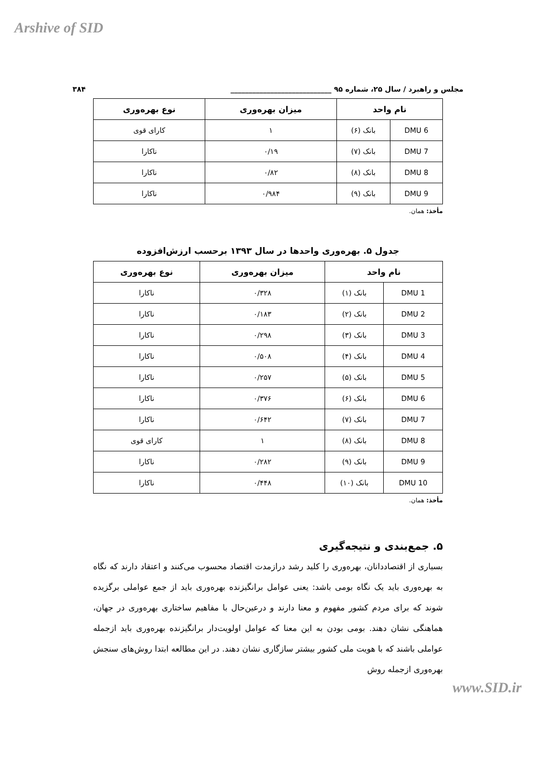Arshive of SID
مجلس و راهبرد / سال ۲۵، شماره ۹۵ ____________________________ ۳۸۴
| نام واحد | | میزان بهره‌وری | نوع بهره‌وری |
| --- | --- | --- | --- |
| DMU 6 | بانک (۶) | ۱ | کارای قوی |
| DMU 7 | بانک (۷) | ۰/۱۹ | ناکارا |
| DMU 8 | بانک (۸) | ۰/۸۲ | ناکارا |
| DMU 9 | بانک (۹) | ۰/۹۸۴ | ناکارا |
مأخذ: همان.
جدول ۵. بهره‌وری واحدها در سال ۱۳۹۳ برحسب ارزش‌افزوده
| نام واحد | | میزان بهره‌وری | نوع بهره‌وری |
| --- | --- | --- | --- |
| DMU 1 | بانک (۱) | ۰/۳۲۸ | ناکارا |
| DMU 2 | بانک (۲) | ۰/۱۸۳ | ناکارا |
| DMU 3 | بانک (۳) | ۰/۲۹۸ | ناکارا |
| DMU 4 | بانک (۴) | ۰/۵۰۸ | ناکارا |
| DMU 5 | بانک (۵) | ۰/۲۵۷ | ناکارا |
| DMU 6 | بانک (۶) | ۰/۳۷۶ | ناکارا |
| DMU 7 | بانک (۷) | ۰/۶۴۲ | ناکارا |
| DMU 8 | بانک (۸) | ۱ | کارای قوی |
| DMU 9 | بانک (۹) | ۰/۲۸۲ | ناکارا |
| DMU 10 | بانک (۱۰) | ۰/۴۴۸ | ناکارا |
مأخذ: همان.
۵. جمع‌بندی و نتیجه‌گیری
بسیاری از اقتصاددانان، بهره‌وری را کلید رشد درازمدت اقتصاد محسوب می‌کنند و اعتقاد دارند که نگاه به بهره‌وری باید یک نگاه بومی باشد: یعنی عوامل برانگیزنده بهره‌وری باید از جمع عواملی برگزیده شوند که برای مردم کشور مفهوم و معنا دارند و درعین‌حال با مفاهیم ساختاری بهره‌وری در جهان، هماهنگی نشان دهند. بومی بودن به این معنا که عوامل اولویت‌دار برانگیزنده بهره‌وری باید ازجمله عواملی باشند که با هویت ملی کشور بیشتر سازگاری نشان دهند. در این مطالعه ابتدا روش‌های سنجش بهره‌وری ازجمله روش
www.SID.ir